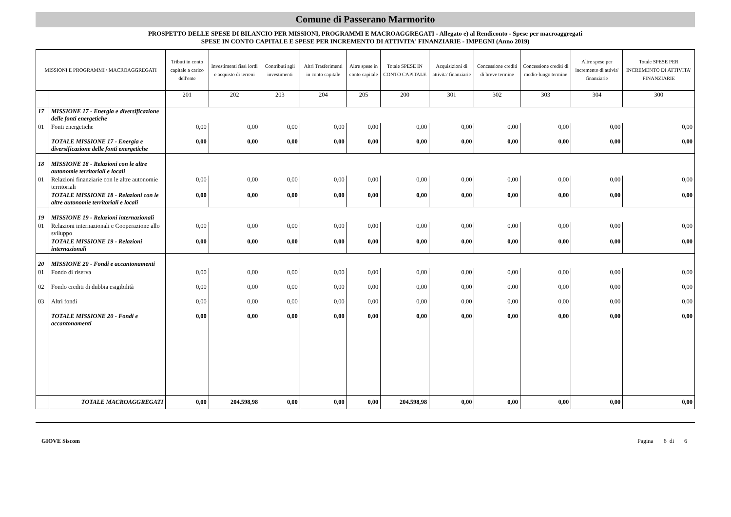Comune di Passerano Marmorito
PROSPETTO DELLE SPESE DI BILANCIO PER MISSIONI, PROGRAMMI E MACROAGGREGATI - Allegato e) al Rendiconto - Spese per macroaggregati
SPESE IN CONTO CAPITALE E SPESE PER INCREMENTO DI ATTIVITA' FINANZIARIE - IMPEGNI (Anno 2019)
| MISSIONI E PROGRAMMI \ MACROAGGREGATI | | Tributi in conto capitale a carico dell'ente | Investimenti fissi lordi e acquisto di terreni | Contributi agli investimenti | Altri Trasferimenti in conto capitale | Altre spese in conto capitale | Totale SPESE IN CONTO CAPITALE | Acquisizioni di attivita' finanziarie | Concessione crediti di breve termine | Concessione crediti di medio-lungo termine | Altre spese per incremento di attivia' finanziarie | Totale SPESE PER INCREMENTO DI ATTIVITA' FINANZIARIE |
| --- | --- | --- | --- | --- | --- | --- | --- | --- | --- | --- | --- | --- |
| | | 201 | 202 | 203 | 204 | 205 | 200 | 301 | 302 | 303 | 304 | 300 |
| 17 | MISSIONE 17 - Energia e diversificazione delle fonti energetiche | | | | | | | | | | | |
| 01 | Fonti energetiche | 0,00 | 0,00 | 0,00 | 0,00 | 0,00 | 0,00 | 0,00 | 0,00 | 0,00 | 0,00 | 0,00 |
| | TOTALE MISSIONE 17 - Energia e diversificazione delle fonti energetiche | 0,00 | 0,00 | 0,00 | 0,00 | 0,00 | 0,00 | 0,00 | 0,00 | 0,00 | 0,00 | 0,00 |
| 18 | MISSIONE 18 - Relazioni con le altre autonomie territoriali e locali | | | | | | | | | | | |
| 01 | Relazioni finanziarie con le altre autonomie territoriali | 0,00 | 0,00 | 0,00 | 0,00 | 0,00 | 0,00 | 0,00 | 0,00 | 0,00 | 0,00 | 0,00 |
| | TOTALE MISSIONE 18 - Relazioni con le altre autonomie territoriali e locali | 0,00 | 0,00 | 0,00 | 0,00 | 0,00 | 0,00 | 0,00 | 0,00 | 0,00 | 0,00 | 0,00 |
| 19 | MISSIONE 19 - Relazioni internazionali | | | | | | | | | | | |
| 01 | Relazioni internazionali e Cooperazione allo sviluppo | 0,00 | 0,00 | 0,00 | 0,00 | 0,00 | 0,00 | 0,00 | 0,00 | 0,00 | 0,00 | 0,00 |
| | TOTALE MISSIONE 19 - Relazioni internazionali | 0,00 | 0,00 | 0,00 | 0,00 | 0,00 | 0,00 | 0,00 | 0,00 | 0,00 | 0,00 | 0,00 |
| 20 | MISSIONE 20 - Fondi e accantonamenti | | | | | | | | | | | |
| 01 | Fondo di riserva | 0,00 | 0,00 | 0,00 | 0,00 | 0,00 | 0,00 | 0,00 | 0,00 | 0,00 | 0,00 | 0,00 |
| 02 | Fondo crediti di dubbia esigibilità | 0,00 | 0,00 | 0,00 | 0,00 | 0,00 | 0,00 | 0,00 | 0,00 | 0,00 | 0,00 | 0,00 |
| 03 | Altri fondi | 0,00 | 0,00 | 0,00 | 0,00 | 0,00 | 0,00 | 0,00 | 0,00 | 0,00 | 0,00 | 0,00 |
| | TOTALE MISSIONE 20 - Fondi e accantonamenti | 0,00 | 0,00 | 0,00 | 0,00 | 0,00 | 0,00 | 0,00 | 0,00 | 0,00 | 0,00 | 0,00 |
| | TOTALE MACROAGGREGATI | 0,00 | 204.598,98 | 0,00 | 0,00 | 0,00 | 204.598,98 | 0,00 | 0,00 | 0,00 | 0,00 | 0,00 |
GIOVE Siscom Pagina 6 di 6